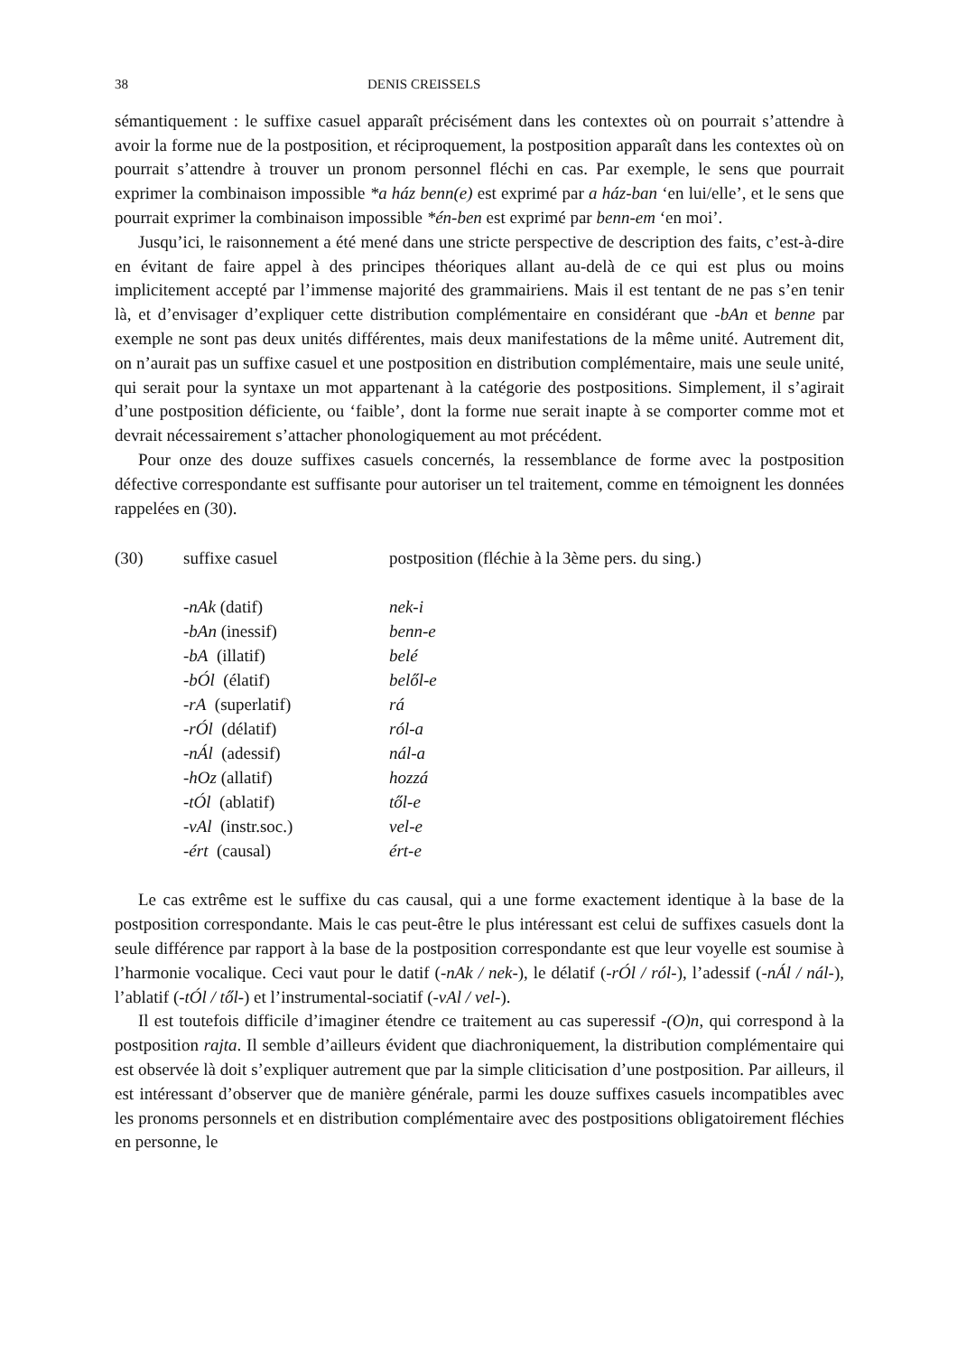38 DENIS CREISSELS
sémantiquement : le suffixe casuel apparaît précisément dans les contextes où on pourrait s’attendre à avoir la forme nue de la postposition, et réciproquement, la postposition apparaît dans les contextes où on pourrait s’attendre à trouver un pronom personnel fléchi en cas. Par exemple, le sens que pourrait exprimer la combinaison impossible *a ház benn(e) est exprimé par a ház-ban ‘en lui/elle’, et le sens que pourrait exprimer la combinaison impossible *én-ben est exprimé par benn-em ‘en moi’.
Jusqu’ici, le raisonnement a été mené dans une stricte perspective de description des faits, c’est-à-dire en évitant de faire appel à des principes théoriques allant au-delà de ce qui est plus ou moins implicitement accepté par l’immense majorité des grammairiens. Mais il est tentant de ne pas s’en tenir là, et d’envisager d’expliquer cette distribution complémentaire en considérant que -bAn et benne par exemple ne sont pas deux unités différentes, mais deux manifestations de la même unité. Autrement dit, on n’aurait pas un suffixe casuel et une postposition en distribution complémentaire, mais une seule unité, qui serait pour la syntaxe un mot appartenant à la catégorie des postpositions. Simplement, il s’agirait d’une postposition déficiente, ou ‘faible’, dont la forme nue serait inapte à se comporter comme mot et devrait nécessairement s’attacher phonologiquement au mot précédent.
Pour onze des douze suffixes casuels concernés, la ressemblance de forme avec la postposition défective correspondante est suffisante pour autoriser un tel traitement, comme en témoignent les données rappelées en (30).
| (30) | suffixe casuel | postposition (fléchie à la 3ème pers. du sing.) |
| | -nAk (datif) | nek-i |
| | -bAn (inessif) | benn-e |
| | -bA (illatif) | belé |
| | -bÓl (élatif) | belől-e |
| | -rA (superlatif) | rá |
| | -rÓl (délatif) | ról-a |
| | -nÁl (adessif) | nál-a |
| | -hOz (allatif) | hozzá |
| | -tÓl (ablatif) | től-e |
| | -vAl (instr.soc.) | vel-e |
| | -ért (causal) | ért-e |
Le cas extrême est le suffixe du cas causal, qui a une forme exactement identique à la base de la postposition correspondante. Mais le cas peut-être le plus intéressant est celui de suffixes casuels dont la seule différence par rapport à la base de la postposition correspondante est que leur voyelle est soumise à l’harmonie vocalique. Ceci vaut pour le datif (-nAk / nek-), le délatif (-rÓl / ról-), l’adessif (-nÁl / nál-), l’ablatif (-tÓl / től-) et l’instrumental-sociatif (-vAl / vel-).
Il est toutefois difficile d’imaginer étendre ce traitement au cas superessif -(O)n, qui correspond à la postposition rajta. Il semble d’ailleurs évident que diachroniquement, la distribution complémentaire qui est observée là doit s’expliquer autrement que par la simple cliticisation d’une postposition. Par ailleurs, il est intéressant d’observer que de manière générale, parmi les douze suffixes casuels incompatibles avec les pronoms personnels et en distribution complémentaire avec des postpositions obligatoirement fléchies en personne, le